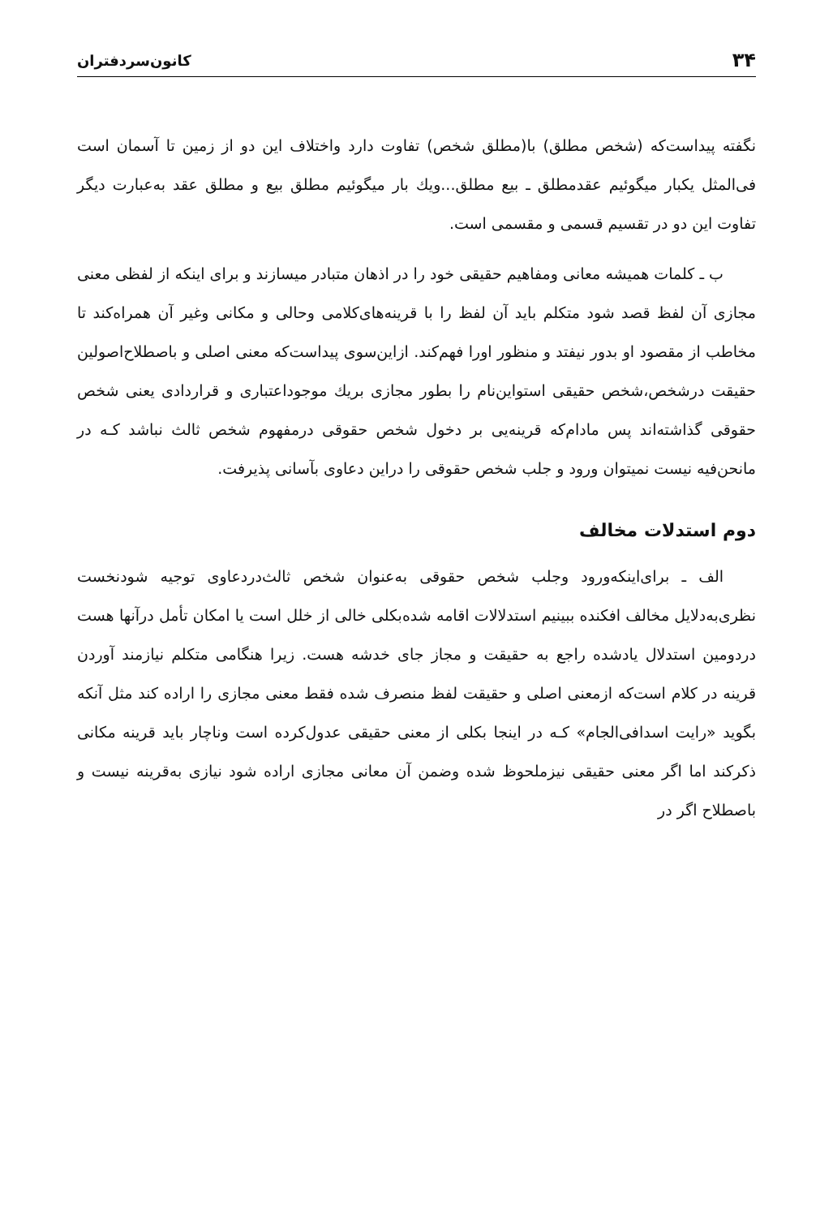۳۴ کانون‌سردفتران
نگفته پیداست‌که (شخص مطلق) با(مطلق شخص) تفاوت دارد واختلاف این دو از زمین تا آسمان است فی‌المثل یکبار میگوئیم عقدمطلق ـ بیع مطلق...ویك بار میگوئیم مطلق بیع و مطلق عقد به‌عبارت دیگر تفاوت این دو در تقسیم قسمی و مقسمی است.
ب ـ کلمات همیشه معانی ومفاهیم حقیقی خود را در اذهان متبادر میسازند و برای اینکه از لفظی معنی مجازی آن لفظ قصد شود متکلم باید آن لفظ را با قرینه‌های‌کلامی وحالی و مکانی وغیر آن همراه‌کند تا مخاطب از مقصود او بدور نیفتد و منظور اورا فهم‌کند. ازاین‌سوی پیداست‌که معنی اصلی و باصطلاح‌اصولین حقیقت درشخص،شخص حقیقی استواین‌نام را بطور مجازی بریك موجوداعتباری و قراردادی یعنی شخص حقوقی گذاشته‌اند پس مادام‌که قرینه‌یی بر دخول شخص حقوقی درمفهوم شخص ثالث نباشد کـه در مانحن‌فیه نیست نمیتوان ورود و جلب شخص حقوقی را دراین دعاوی بآسانی پذیرفت.
دوم استدلات مخالف
الف ـ برای‌اینکه‌ورود وجلب شخص حقوقی به‌عنوان شخص ثالث‌دردعاوی توجیه شودنخست نظری‌به‌دلایل مخالف افکنده ببینیم استدلالات اقامه شده‌بکلی خالی از خلل است یا امکان تأمل درآنها هست دردومین استدلال یادشده راجع به حقیقت و مجاز جای خدشه هست. زیرا هنگامی متکلم نیازمند آوردن قرینه در کلام است‌که ازمعنی اصلی و حقیقت لفظ منصرف شده فقط معنی مجازی را اراده کند مثل آنکه بگوید «رایت اسدافی‌الجام» کـه در اینجا بکلی از معنی حقیقی عدول‌کرده است وناچار باید قرینه مکانی ذکرکند اما اگر معنی حقیقی نیزملحوظ شده وضمن آن معانی مجازی اراده شود نیازی به‌قرینه نیست و باصطلاح اگر در